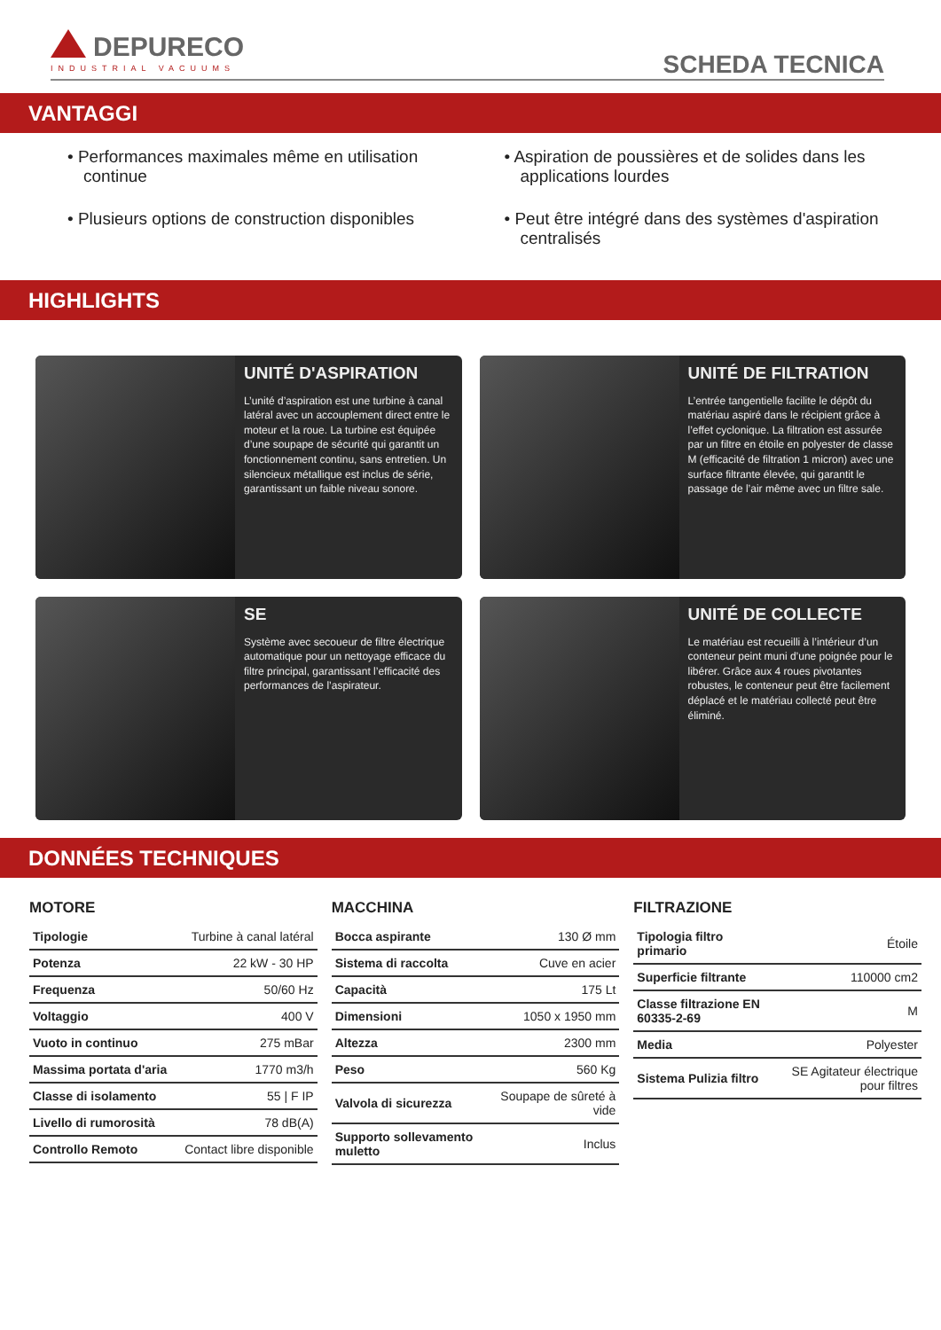DEPURECO
INDUSTRIAL VACUUMS
SCHEDA TECNICA
VANTAGGI
• Performances maximales même en utilisation continue
• Aspiration de poussières et de solides dans les applications lourdes
• Plusieurs options de construction disponibles
• Peut être intégré dans des systèmes d'aspiration centralisés
HIGHLIGHTS
UNITÉ D'ASPIRATION
L’unité d’aspiration est une turbine à canal latéral avec un accouplement direct entre le moteur et la roue. La turbine est équipée d’une soupape de sécurité qui garantit un fonctionnement continu, sans entretien. Un silencieux métallique est inclus de série, garantissant un faible niveau sonore.
UNITÉ DE FILTRATION
L’entrée tangentielle facilite le dépôt du matériau aspiré dans le récipient grâce à l’effet cyclonique. La filtration est assurée par un filtre en étoile en polyester de classe M (efficacité de filtration 1 micron) avec une surface filtrante élevée, qui garantit le passage de l’air même avec un filtre sale.
SE
Système avec secoueur de filtre électrique automatique pour un nettoyage efficace du filtre principal, garantissant l’efficacité des performances de l’aspirateur.
UNITÉ DE COLLECTE
Le matériau est recueilli à l’intérieur d’un conteneur peint muni d’une poignée pour le libérer. Grâce aux 4 roues pivotantes robustes, le conteneur peut être facilement déplacé et le matériau collecté peut être éliminé.
DONNÉES TECHNIQUES
MOTORE
| Tipologie | Turbine à canal latéral |
| Potenza | 22 kW - 30 HP |
| Frequenza | 50/60 Hz |
| Voltaggio | 400 V |
| Vuoto in continuo | 275 mBar |
| Massima portata d'aria | 1770 m3/h |
| Classe di isolamento | 55 / F IP |
| Livello di rumorosità | 78 dB(A) |
| Controllo Remoto | Contact libre disponible |
MACCHINA
| Bocca aspirante | 130 Ø mm |
| Sistema di raccolta | Cuve en acier |
| Capacità | 175 Lt |
| Dimensioni | 1050 x 1950 mm |
| Altezza | 2300 mm |
| Peso | 560 Kg |
| Valvola di sicurezza | Soupape de sûreté à vide |
| Supporto sollevamento muletto | Inclus |
FILTRAZIONE
| Tipologia filtro primario | Étoile |
| Superficie filtrante | 110000 cm2 |
| Classe filtrazione EN 60335-2-69 | M |
| Media | Polyester |
| Sistema Pulizia filtro | SE Agitateur électrique pour filtres |